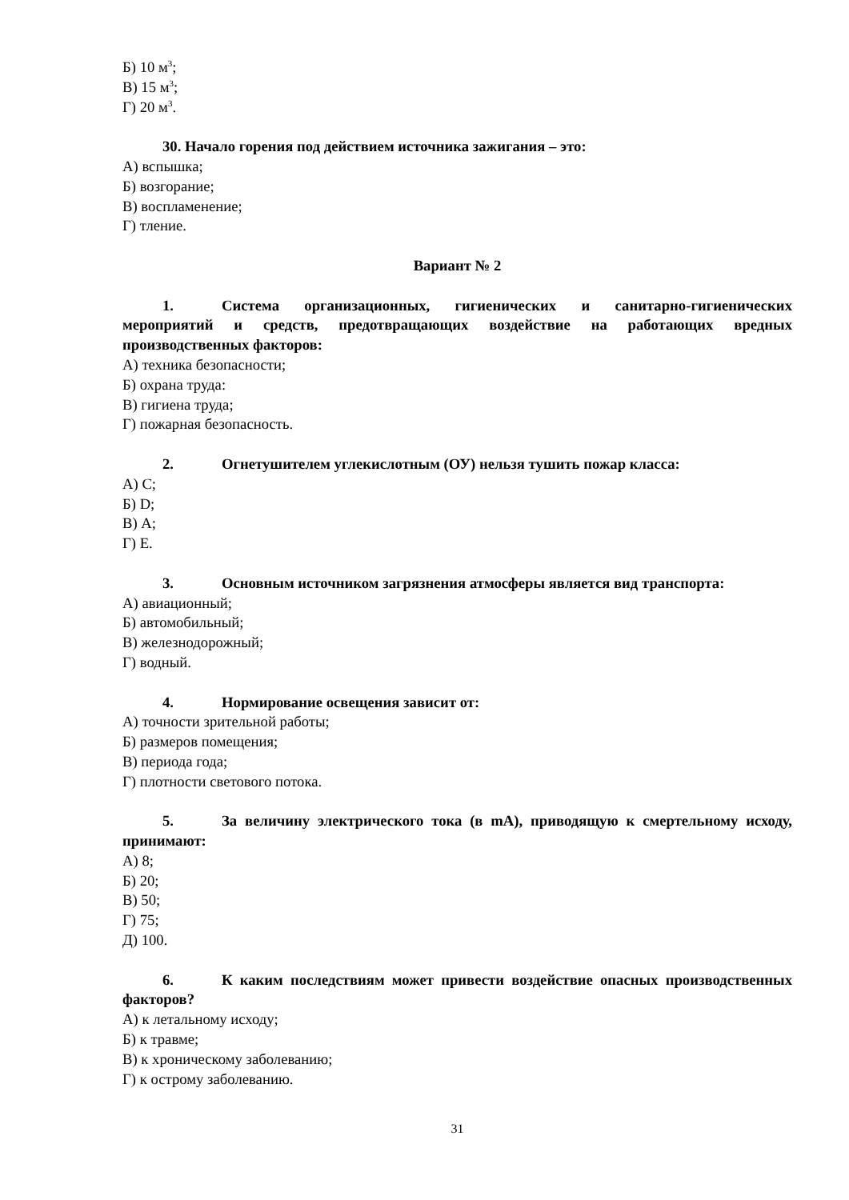Б) 10 м<sup>3</sup>;
В) 15 м<sup>3</sup>;
Г) 20 м<sup>3</sup>.
30. Начало горения под действием источника зажигания – это:
А) вспышка;
Б) возгорание;
В) воспламенение;
Г) тление.
Вариант № 2
1. Система организационных, гигиенических и санитарно-гигиенических мероприятий и средств, предотвращающих воздействие на работающих вредных производственных факторов:
А) техника безопасности;
Б) охрана труда:
В) гигиена труда;
Г) пожарная безопасность.
2. Огнетушителем углекислотным (ОУ) нельзя тушить пожар класса:
А) C;
Б) D;
В) A;
Г) E.
3. Основным источником загрязнения атмосферы является вид транспорта:
А) авиационный;
Б) автомобильный;
В) железнодорожный;
Г) водный.
4. Нормирование освещения зависит от:
А) точности зрительной работы;
Б) размеров помещения;
В) периода года;
Г) плотности светового потока.
5. За величину электрического тока (в mA), приводящую к смертельному исходу, принимают:
А) 8;
Б) 20;
В) 50;
Г) 75;
Д) 100.
6. К каким последствиям может привести воздействие опасных производственных факторов?
А) к летальному исходу;
Б) к травме;
В) к хроническому заболеванию;
Г) к острому заболеванию.
31